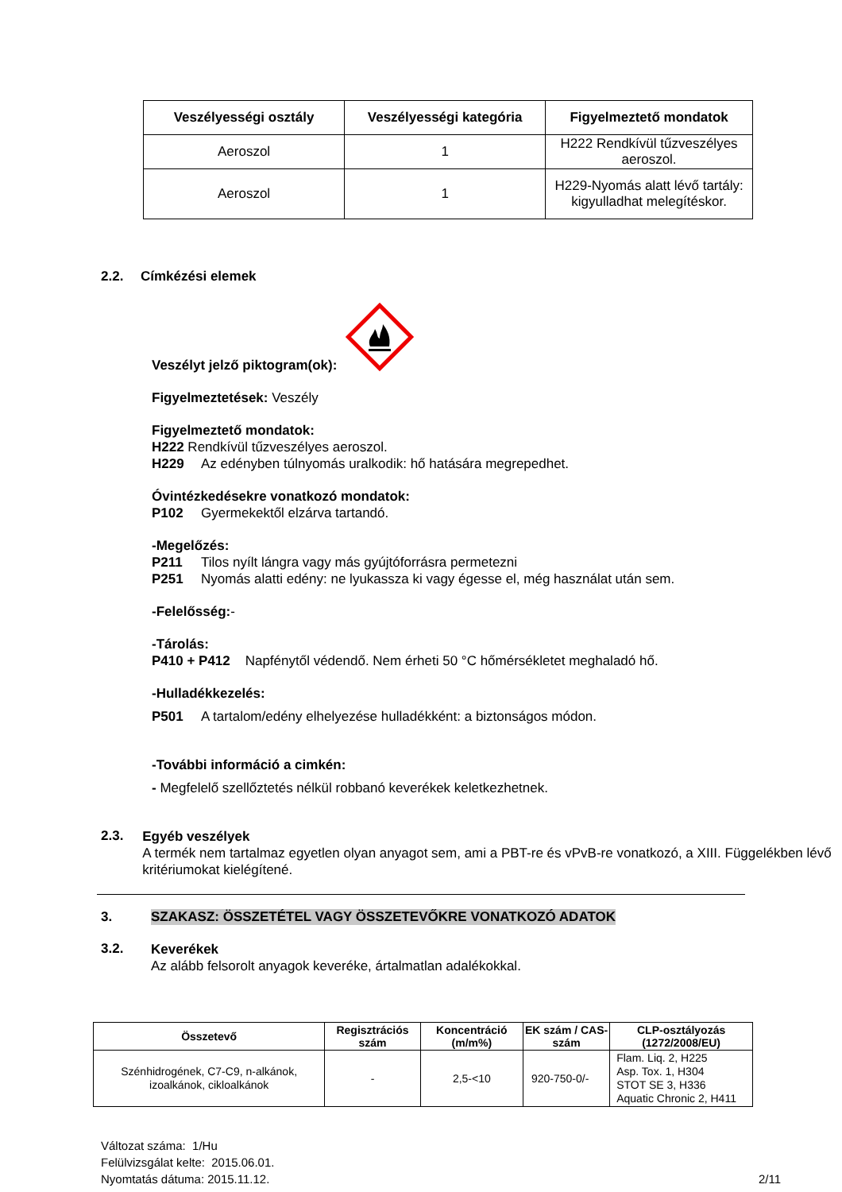| Veszélyességi osztály | Veszélyességi kategória | Figyelmeztető mondatok |
| --- | --- | --- |
| Aeroszol | 1 | H222 Rendkívül tűzveszélyes aeroszol. |
| Aeroszol | 1 | H229-Nyomás alatt lévő tartály: kigyulladhat melegítéskor. |
2.2. Címkézési elemek
Veszélyt jelző piktogram(ok):
Figyelmeztetések: Veszély
Figyelmeztető mondatok:
H222 Rendkívül tűzveszélyes aeroszol.
H229 Az edényben túlnyomás uralkodik: hő hatására megrepedhet.
Óvintézkedésekre vonatkozó mondatok:
P102 Gyermekektől elzárva tartandó.
-Megelőzés:
P211 Tilos nyílt lángra vagy más gyújtóforrásra permetezni
P251 Nyomás alatti edény: ne lyukassza ki vagy égesse el, még használat után sem.
-Felelősség:-
-Tárolás:
P410 + P412 Napfénytől védendő. Nem érheti 50 °C hőmérsékletet meghaladó hő.
-Hulladékkezelés:
P501 A tartalom/edény elhelyezése hulladékként: a biztonságos módon.
-További információ a cimkén:
- Megfelelő szellőztetés nélkül robbanó keverékek keletkezhetnek.
2.3.
Egyéb veszélyek
A termék nem tartalmaz egyetlen olyan anyagot sem, ami a PBT-re és vPvB-re vonatkozó, a XIII. Függelékben lévő kritériumokat kielégítené.
3. SZAKASZ: ÖSSZETÉTEL VAGY ÖSSZETEVŐKRE VONATKOZÓ ADATOK
3.2.
Keverékek
Az alább felsorolt anyagok keveréke, ártalmatlan adalékokkal.
| Összetevő | Regisztrációs szám | Koncentráció (m/m%) | EK szám / CAS-szám | CLP-osztályozás (1272/2008/EU) |
| --- | --- | --- | --- | --- |
| Szénhidrogének, C7-C9, n-alkánok, izoalkánok, cikloalkánok | - | 2,5-<10 | 920-750-0/- | Flam. Liq. 2, H225 Asp. Tox. 1, H304 STOT SE 3, H336 Aquatic Chronic 2, H411 |
Változat száma: 1/Hu
Felülvizsgálat kelte: 2015.06.01.
Nyomtatás dátuma: 2015.11.12.
2/11